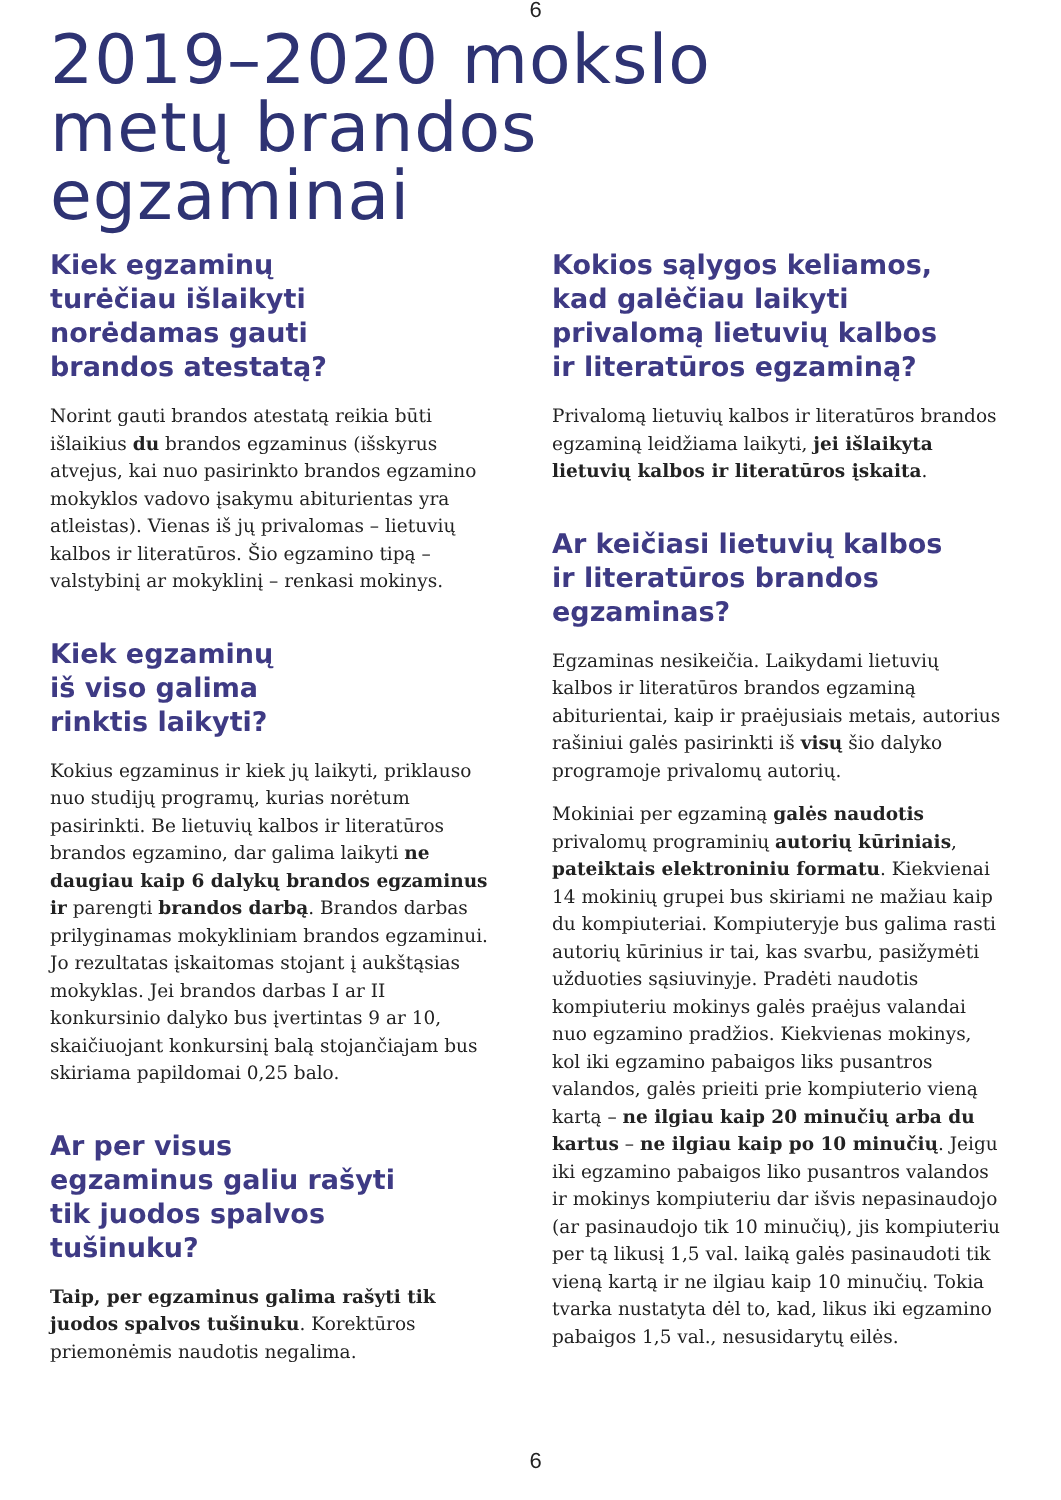6
2019–2020 mokslo
metų brandos
egzaminai
Kiek egzaminų
turėčiau išlaikyti
norėdamas gauti
brandos atestatą?
Norint gauti brandos atestatą reikia būti išlaikius du brandos egzaminus (išskyrus atvejus, kai nuo pasirinkto brandos egzamino mokyklos vadovo įsakymu abiturientas yra atleistas). Vienas iš jų privalomas – lietuvių kalbos ir literatūros. Šio egzamino tipą – valstybinį ar mokyklinį – renkasi mokinys.
Kiek egzaminų
iš viso galima
rinktis laikyti?
Kokius egzaminus ir kiek jų laikyti, priklauso nuo studijų programų, kurias norėtum pasirinkti. Be lietuvių kalbos ir literatūros brandos egzamino, dar galima laikyti ne daugiau kaip 6 dalykų brandos egzaminus ir parengti brandos darbą. Brandos darbas prilyginamas mokykliniam brandos egzaminui. Jo rezultatas įskaitomas stojant į aukštąsias mokyklas. Jei brandos darbas I ar II konkursinio dalyko bus įvertintas 9 ar 10, skaičiuojant konkursinį balą stojančiajam bus skiriama papildomai 0,25 balo.
Ar per visus
egzaminus galiu rašyti
tik juodos spalvos
tušinuku?
Taip, per egzaminus galima rašyti tik juodos spalvos tušinuku. Korektūros priemonėmis naudotis negalima.
Kokios sąlygos keliamos,
kad galėčiau laikyti
privalomą lietuvių kalbos
ir literatūros egzaminą?
Privalomą lietuvių kalbos ir literatūros brandos egzaminą leidžiama laikyti, jei išlaikyta lietuvių kalbos ir literatūros įskaita.
Ar keičiasi lietuvių kalbos
ir literatūros brandos
egzaminas?
Egzaminas nesikeičia. Laikydami lietuvių kalbos ir literatūros brandos egzaminą abiturientai, kaip ir praėjusiais metais, autorius rašiniui galės pasirinkti iš visų šio dalyko programoje privalomų autorių.
Mokiniai per egzaminą galės naudotis privalomų programinių autorių kūriniais, pateiktais elektroniniu formatu. Kiekvienai 14 mokinių grupei bus skiriami ne mažiau kaip du kompiuteriai. Kompiuteryje bus galima rasti autorių kūrinius ir tai, kas svarbu, pasižymėti užduoties sąsiuvinyje. Pradėti naudotis kompiuteriu mokinys galės praėjus valandai nuo egzamino pradžios. Kiekvienas mokinys, kol iki egzamino pabaigos liks pusantros valandos, galės prieiti prie kompiuterio vieną kartą – ne ilgiau kaip 20 minučių arba du kartus – ne ilgiau kaip po 10 minučių. Jeigu iki egzamino pabaigos liko pusantros valandos ir mokinys kompiuteriu dar išvis nepasinaudojo (ar pasinaudojo tik 10 minučių), jis kompiuteriu per tą likusį 1,5 val. laiką galės pasinaudoti tik vieną kartą ir ne ilgiau kaip 10 minučių. Tokia tvarka nustatyta dėl to, kad, likus iki egzamino pabaigos 1,5 val., nesusidarytų eilės.
6